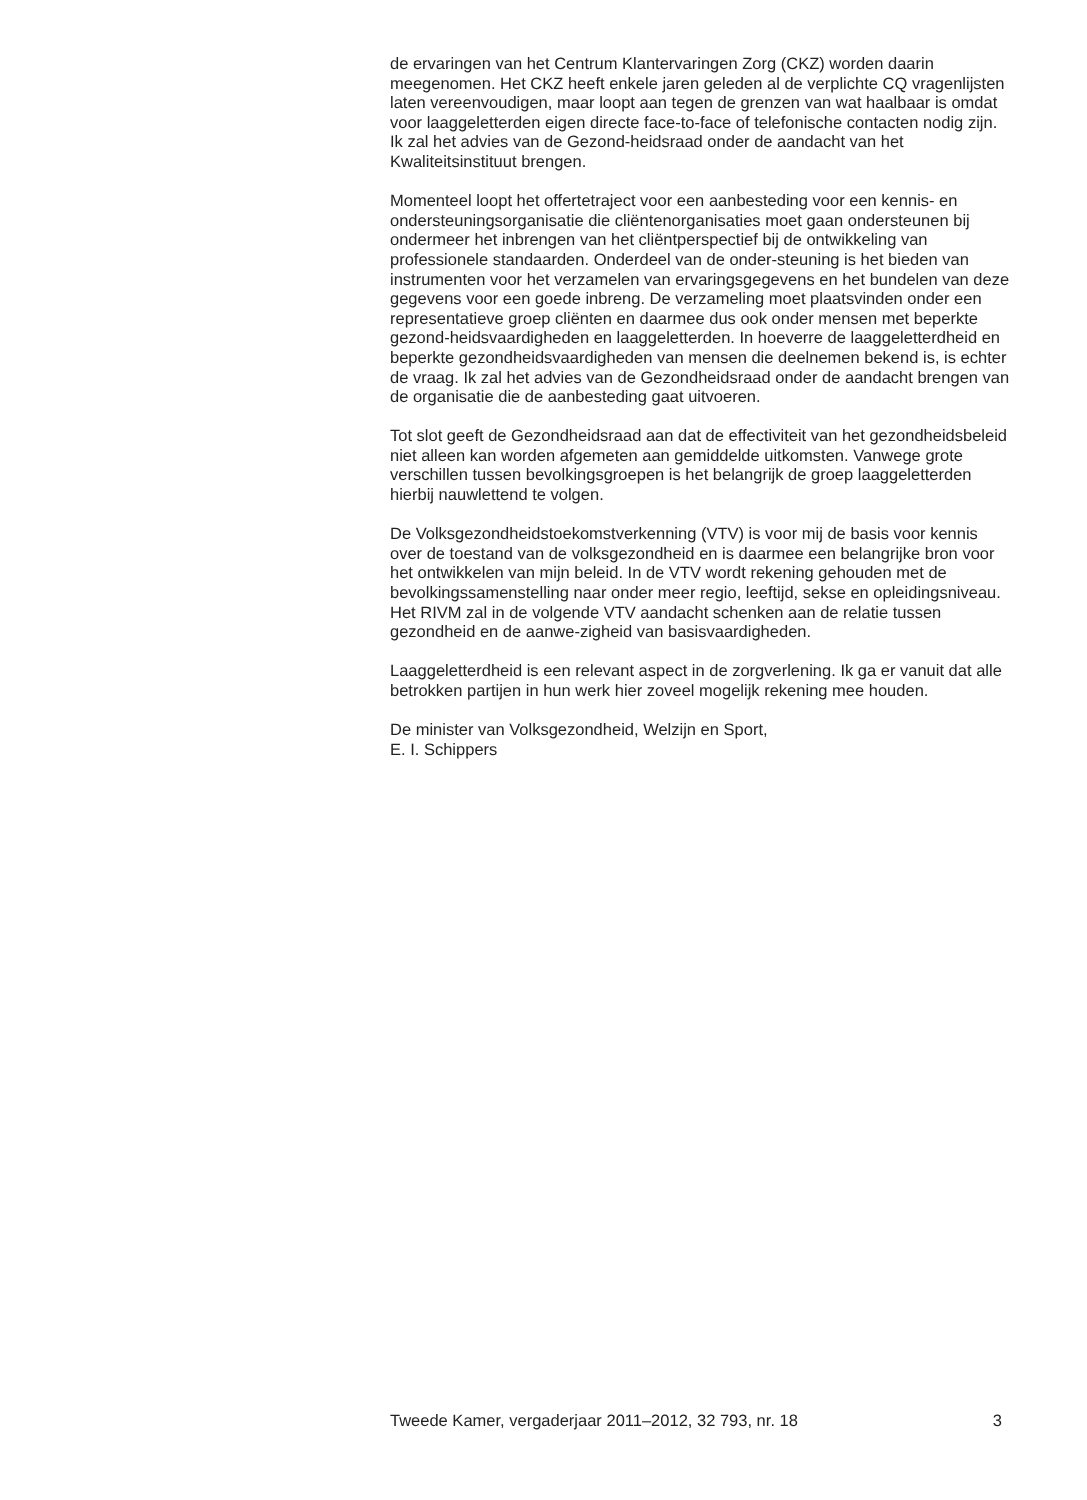de ervaringen van het Centrum Klantervaringen Zorg (CKZ) worden daarin meegenomen. Het CKZ heeft enkele jaren geleden al de verplichte CQ vragenlijsten laten vereenvoudigen, maar loopt aan tegen de grenzen van wat haalbaar is omdat voor laaggeletterden eigen directe face-to-face of telefonische contacten nodig zijn. Ik zal het advies van de Gezond-heidsraad onder de aandacht van het Kwaliteitsinstituut brengen.
Momenteel loopt het offertetraject voor een aanbesteding voor een kennis- en ondersteuningsorganisatie die cliëntenorganisaties moet gaan ondersteunen bij ondermeer het inbrengen van het cliëntperspectief bij de ontwikkeling van professionele standaarden. Onderdeel van de onder-steuning is het bieden van instrumenten voor het verzamelen van ervaringsgegevens en het bundelen van deze gegevens voor een goede inbreng. De verzameling moet plaatsvinden onder een representatieve groep cliënten en daarmee dus ook onder mensen met beperkte gezond-heidsvaardigheden en laaggeletterden. In hoeverre de laaggeletterdheid en beperkte gezondheidsvaardigheden van mensen die deelnemen bekend is, is echter de vraag. Ik zal het advies van de Gezondheidsraad onder de aandacht brengen van de organisatie die de aanbesteding gaat uitvoeren.
Tot slot geeft de Gezondheidsraad aan dat de effectiviteit van het gezondheidsbeleid niet alleen kan worden afgemeten aan gemiddelde uitkomsten. Vanwege grote verschillen tussen bevolkingsgroepen is het belangrijk de groep laaggeletterden hierbij nauwlettend te volgen.
De Volksgezondheidstoekomstverkenning (VTV) is voor mij de basis voor kennis over de toestand van de volksgezondheid en is daarmee een belangrijke bron voor het ontwikkelen van mijn beleid. In de VTV wordt rekening gehouden met de bevolkingssamenstelling naar onder meer regio, leeftijd, sekse en opleidingsniveau. Het RIVM zal in de volgende VTV aandacht schenken aan de relatie tussen gezondheid en de aanwe-zigheid van basisvaardigheden.
Laaggeletterdheid is een relevant aspect in de zorgverlening. Ik ga er vanuit dat alle betrokken partijen in hun werk hier zoveel mogelijk rekening mee houden.
De minister van Volksgezondheid, Welzijn en Sport,
E. I. Schippers
Tweede Kamer, vergaderjaar 2011–2012, 32 793, nr. 18 3